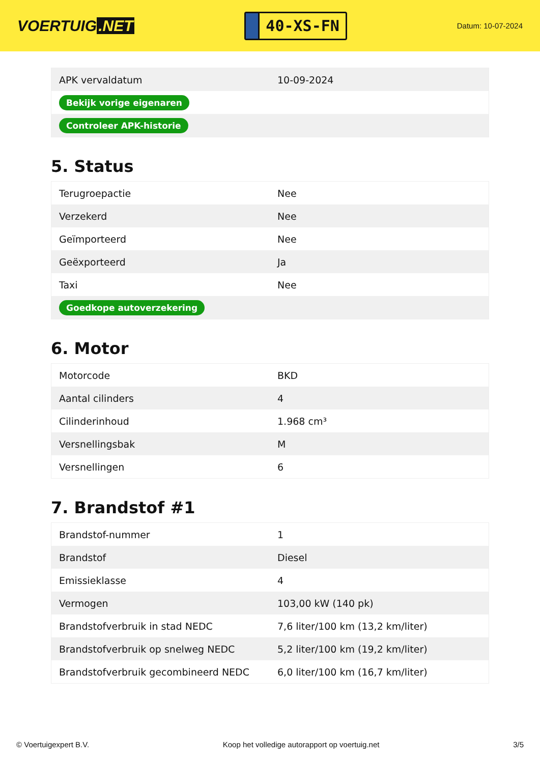VOERTUIG.NET
40-XS-FN
Datum: 10-07-2024
| APK vervaldatum | 10-09-2024 |
| Bekijk vorige eigenaren | |
| Controleer APK-historie | |
5. Status
| Terugroepactie | Nee |
| Verzekerd | Nee |
| Geïmporteerd | Nee |
| Geëxporteerd | Ja |
| Taxi | Nee |
| Goedkope autoverzekering | |
6. Motor
| Motorcode | BKD |
| Aantal cilinders | 4 |
| Cilinderinhoud | 1.968 cm³ |
| Versnellingsbak | M |
| Versnellingen | 6 |
7. Brandstof #1
| Brandstof-nummer | 1 |
| Brandstof | Diesel |
| Emissieklasse | 4 |
| Vermogen | 103,00 kW (140 pk) |
| Brandstofverbruik in stad NEDC | 7,6 liter/100 km (13,2 km/liter) |
| Brandstofverbruik op snelweg NEDC | 5,2 liter/100 km (19,2 km/liter) |
| Brandstofverbruik gecombineerd NEDC | 6,0 liter/100 km (16,7 km/liter) |
© Voertuigexpert B.V. Koop het volledige autorapport op voertuig.net 3/5